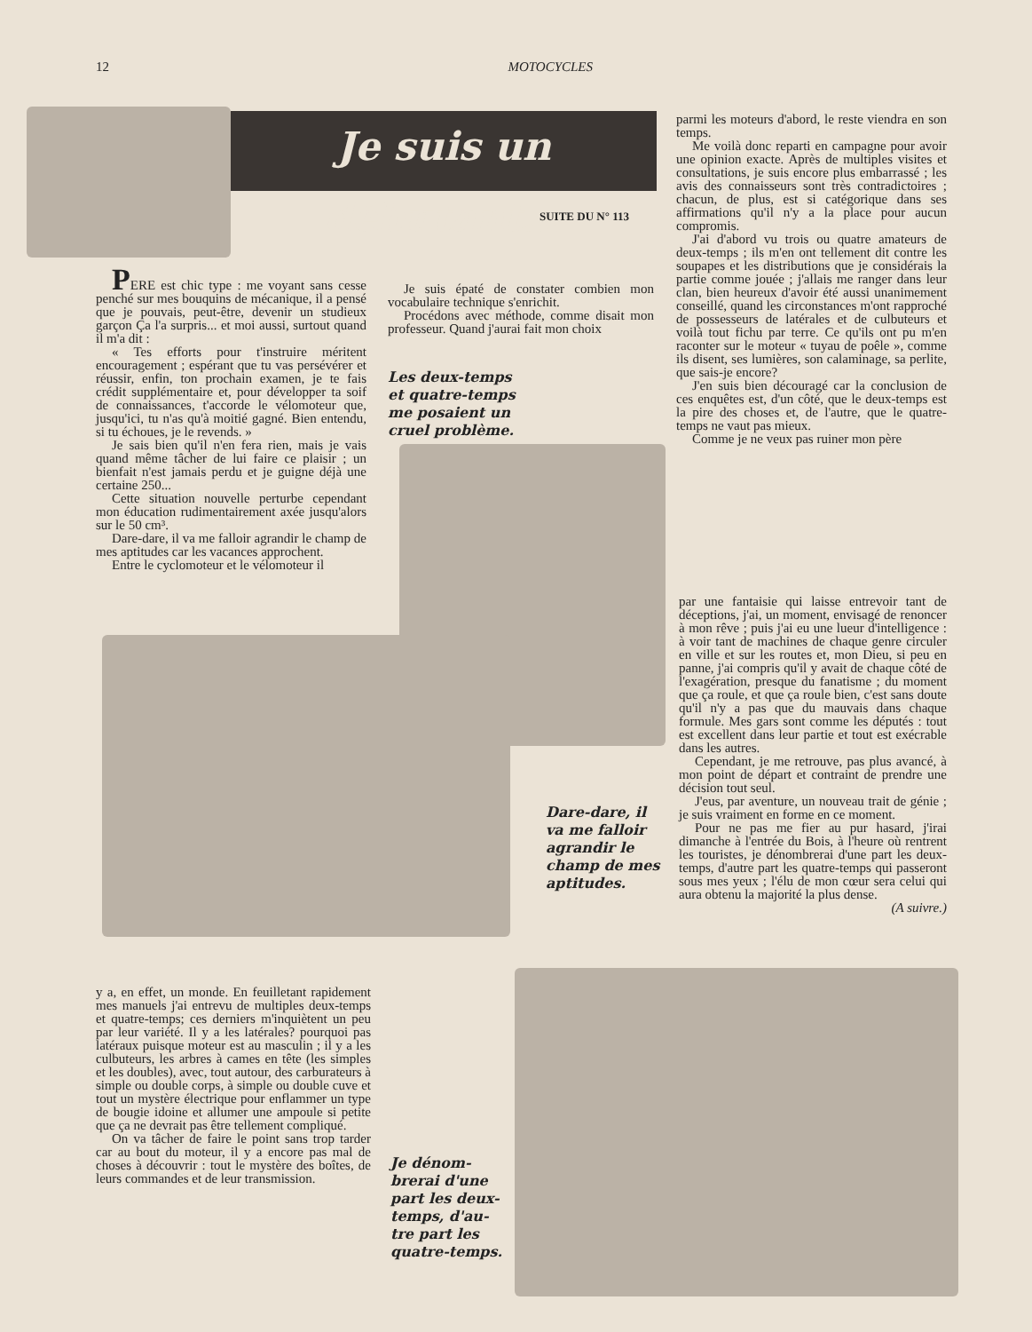12 MOTOCYCLES
Je suis un débutant...
SUITE DU N° 113
PERE est chic type : me voyant sans cesse penché sur mes bouquins de mécanique, il a pensé que je pouvais, peut-être, devenir un studieux garçon Ça l'a surpris... et moi aussi, surtout quand il m'a dit :
« Tes efforts pour t'instruire méritent encouragement ; espérant que tu vas persévérer et réussir, enfin, ton prochain examen, je te fais crédit supplémentaire et, pour développer ta soif de connaissances, t'accorde le vélomoteur que, jusqu'ici, tu n'as qu'à moitié gagné. Bien entendu, si tu échoues, je le revends. »
Je sais bien qu'il n'en fera rien, mais je vais quand même tâcher de lui faire ce plaisir ; un bienfait n'est jamais perdu et je guigne déjà une certaine 250...
Cette situation nouvelle perturbe cependant mon éducation rudimentairement axée jusqu'alors sur le 50 cm³.
Dare-dare, il va me falloir agrandir le champ de mes aptitudes car les vacances approchent.
Entre le cyclomoteur et le vélomoteur il
Je suis épaté de constater combien mon vocabulaire technique s'enrichit.
Procédons avec méthode, comme disait mon professeur. Quand j'aurai fait mon choix
Les deux-temps
et quatre-temps
me posaient un
cruel problème.
parmi les moteurs d'abord, le reste viendra en son temps.
Me voilà donc reparti en campagne pour avoir une opinion exacte. Après de multiples visites et consultations, je suis encore plus embarrassé ; les avis des connaisseurs sont très contradictoires ; chacun, de plus, est si catégorique dans ses affirmations qu'il n'y a la place pour aucun compromis.
J'ai d'abord vu trois ou quatre amateurs de deux-temps ; ils m'en ont tellement dit contre les soupapes et les distributions que je considérais la partie comme jouée ; j'allais me ranger dans leur clan, bien heureux d'avoir été aussi unanimement conseillé, quand les circonstances m'ont rapproché de possesseurs de latérales et de culbuteurs et voilà tout fichu par terre. Ce qu'ils ont pu m'en raconter sur le moteur « tuyau de poêle », comme ils disent, ses lumières, son calaminage, sa perlite, que sais-je encore?
J'en suis bien découragé car la conclusion de ces enquêtes est, d'un côté, que le deux-temps est la pire des choses et, de l'autre, que le quatre-temps ne vaut pas mieux.
Comme je ne veux pas ruiner mon père
par une fantaisie qui laisse entrevoir tant de déceptions, j'ai, un moment, envisagé de renoncer à mon rêve ; puis j'ai eu une lueur d'intelligence : à voir tant de machines de chaque genre circuler en ville et sur les routes et, mon Dieu, si peu en panne, j'ai compris qu'il y avait de chaque côté de l'exagération, presque du fanatisme ; du moment que ça roule, et que ça roule bien, c'est sans doute qu'il n'y a pas que du mauvais dans chaque formule. Mes gars sont comme les députés : tout est excellent dans leur partie et tout est exécrable dans les autres.
Cependant, je me retrouve, pas plus avancé, à mon point de départ et contraint de prendre une décision tout seul.
J'eus, par aventure, un nouveau trait de génie ; je suis vraiment en forme en ce moment.
Pour ne pas me fier au pur hasard, j'irai dimanche à l'entrée du Bois, à l'heure où rentrent les touristes, je dénombrerai d'une part les deux-temps, d'autre part les quatre-temps qui passeront sous mes yeux ; l'élu de mon cœur sera celui qui aura obtenu la majorité la plus dense.
(A suivre.)
Dare-dare, il
va me falloir
agrandir le
champ de mes
aptitudes.
y a, en effet, un monde. En feuilletant rapidement mes manuels j'ai entrevu de multiples deux-temps et quatre-temps; ces derniers m'inquiètent un peu par leur variété. Il y a les latérales? pourquoi pas latéraux puisque moteur est au masculin ; il y a les culbuteurs, les arbres à cames en tête (les simples et les doubles), avec, tout autour, des carburateurs à simple ou double corps, à simple ou double cuve et tout un mystère électrique pour enflammer un type de bougie idoine et allumer une ampoule si petite que ça ne devrait pas être tellement compliqué.
On va tâcher de faire le point sans trop tarder car au bout du moteur, il y a encore pas mal de choses à découvrir : tout le mystère des boîtes, de leurs commandes et de leur transmission.
Je dénom-
brerai d'une
part les deux-
temps, d'au-
tre part les
quatre-temps.